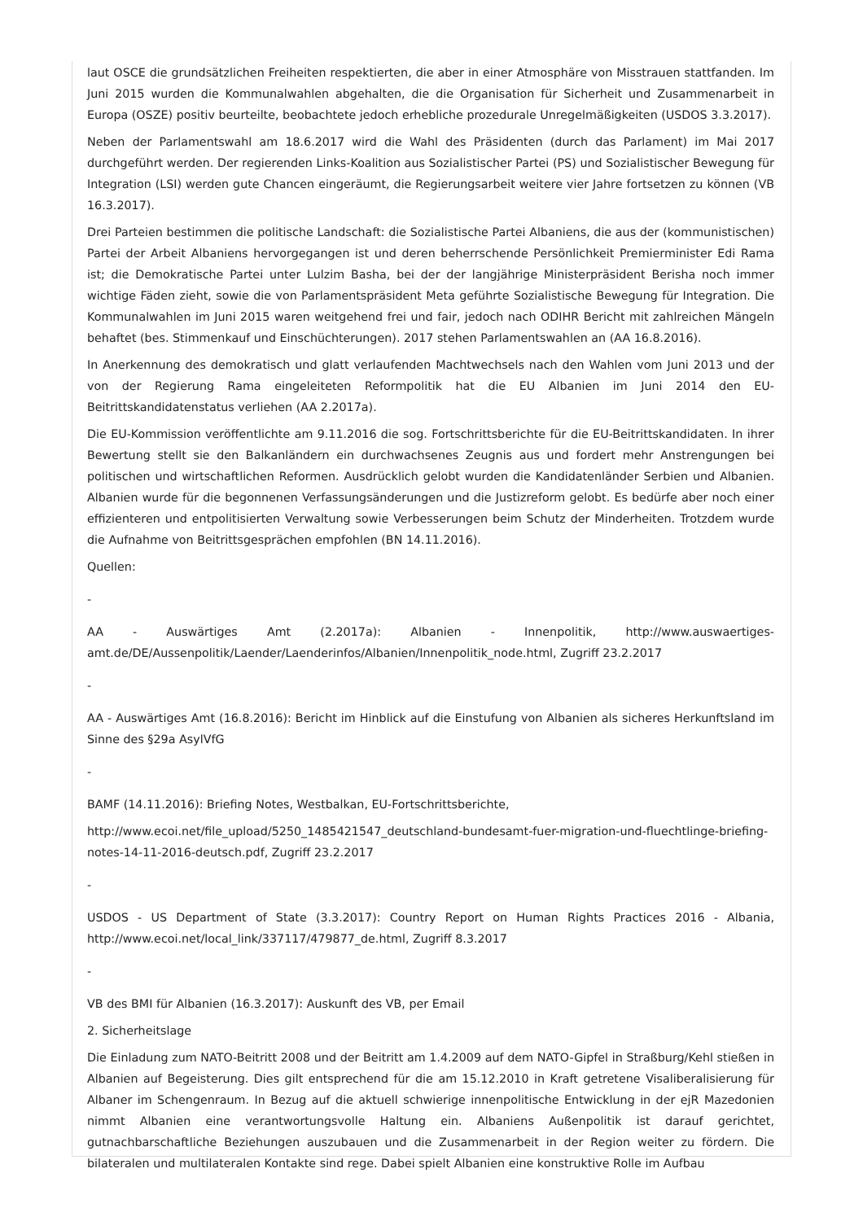laut OSCE die grundsätzlichen Freiheiten respektierten, die aber in einer Atmosphäre von Misstrauen stattfanden. Im Juni 2015 wurden die Kommunalwahlen abgehalten, die die Organisation für Sicherheit und Zusammenarbeit in Europa (OSZE) positiv beurteilte, beobachtete jedoch erhebliche prozedurale Unregelmäßigkeiten (USDOS 3.3.2017).
Neben der Parlamentswahl am 18.6.2017 wird die Wahl des Präsidenten (durch das Parlament) im Mai 2017 durchgeführt werden. Der regierenden Links-Koalition aus Sozialistischer Partei (PS) und Sozialistischer Bewegung für Integration (LSI) werden gute Chancen eingeräumt, die Regierungsarbeit weitere vier Jahre fortsetzen zu können (VB 16.3.2017).
Drei Parteien bestimmen die politische Landschaft: die Sozialistische Partei Albaniens, die aus der (kommunistischen) Partei der Arbeit Albaniens hervorgegangen ist und deren beherrschende Persönlichkeit Premierminister Edi Rama ist; die Demokratische Partei unter Lulzim Basha, bei der der langjährige Ministerpräsident Berisha noch immer wichtige Fäden zieht, sowie die von Parlamentspräsident Meta geführte Sozialistische Bewegung für Integration. Die Kommunalwahlen im Juni 2015 waren weitgehend frei und fair, jedoch nach ODIHR Bericht mit zahlreichen Mängeln behaftet (bes. Stimmenkauf und Einschüchterungen). 2017 stehen Parlamentswahlen an (AA 16.8.2016).
In Anerkennung des demokratisch und glatt verlaufenden Machtwechsels nach den Wahlen vom Juni 2013 und der von der Regierung Rama eingeleiteten Reformpolitik hat die EU Albanien im Juni 2014 den EU-Beitrittskandidatenstatus verliehen (AA 2.2017a).
Die EU-Kommission veröffentlichte am 9.11.2016 die sog. Fortschrittsberichte für die EU-Beitrittskandidaten. In ihrer Bewertung stellt sie den Balkanländern ein durchwachsenes Zeugnis aus und fordert mehr Anstrengungen bei politischen und wirtschaftlichen Reformen. Ausdrücklich gelobt wurden die Kandidatenländer Serbien und Albanien. Albanien wurde für die begonnenen Verfassungsänderungen und die Justizreform gelobt. Es bedürfe aber noch einer effizienteren und entpolitisierten Verwaltung sowie Verbesserungen beim Schutz der Minderheiten. Trotzdem wurde die Aufnahme von Beitrittsgesprächen empfohlen (BN 14.11.2016).
Quellen:
-
AA - Auswärtiges Amt (2.2017a): Albanien - Innenpolitik, http://www.auswaertiges-amt.de/DE/Aussenpolitik/Laender/Laenderinfos/Albanien/Innenpolitik_node.html, Zugriff 23.2.2017
-
AA - Auswärtiges Amt (16.8.2016): Bericht im Hinblick auf die Einstufung von Albanien als sicheres Herkunftsland im Sinne des §29a AsylVfG
-
BAMF (14.11.2016): Briefing Notes, Westbalkan, EU-Fortschrittsberichte,
http://www.ecoi.net/file_upload/5250_1485421547_deutschland-bundesamt-fuer-migration-und-fluechtlinge-briefing-notes-14-11-2016-deutsch.pdf, Zugriff 23.2.2017
-
USDOS - US Department of State (3.3.2017): Country Report on Human Rights Practices 2016 - Albania, http://www.ecoi.net/local_link/337117/479877_de.html, Zugriff 8.3.2017
-
VB des BMI für Albanien (16.3.2017): Auskunft des VB, per Email
2. Sicherheitslage
Die Einladung zum NATO-Beitritt 2008 und der Beitritt am 1.4.2009 auf dem NATO-Gipfel in Straßburg/Kehl stießen in Albanien auf Begeisterung. Dies gilt entsprechend für die am 15.12.2010 in Kraft getretene Visaliberalisierung für Albaner im Schengenraum. In Bezug auf die aktuell schwierige innenpolitische Entwicklung in der ejR Mazedonien nimmt Albanien eine verantwortungsvolle Haltung ein. Albaniens Außenpolitik ist darauf gerichtet, gutnachbarschaftliche Beziehungen auszubauen und die Zusammenarbeit in der Region weiter zu fördern. Die bilateralen und multilateralen Kontakte sind rege. Dabei spielt Albanien eine konstruktive Rolle im Aufbau